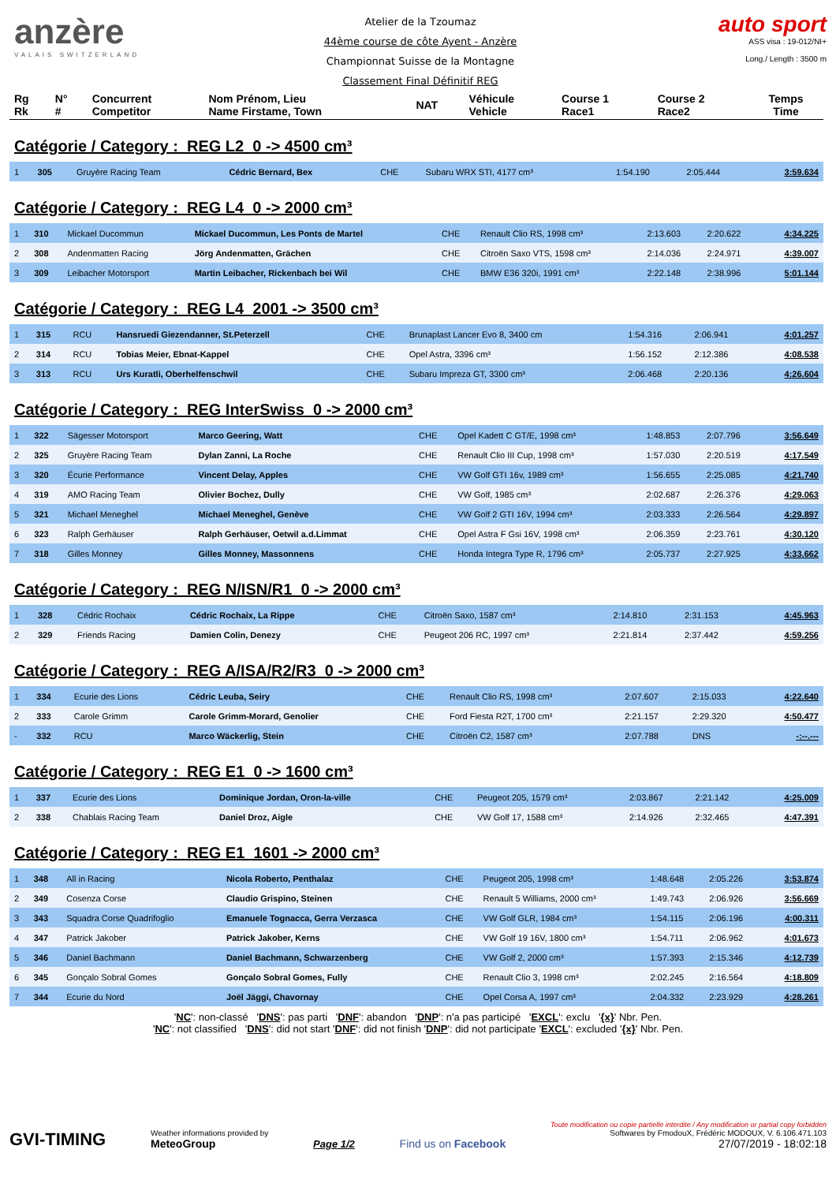anzère
VALAIS SWITZERLAND
Atelier de la Tzoumaz
44ème course de côte Ayent - Anzère
Championnat Suisse de la Montagne
Classement Final Définitif REG
auto sport
ASS visa : 19-012/NI+
Long./ Length : 3500 m
| Rg Rk | N° # | Concurrent Competitor | Nom Prénom, Lieu Name Firstame, Town | NAT | Véhicule Vehicle | Course 1 Race1 | Course 2 Race2 | Temps Time |
| --- | --- | --- | --- | --- | --- | --- | --- | --- |
Catégorie / Category : REG L2 0 -> 4500 cm³
| 1 | 305 | Gruyère Racing Team | Cédric Bernard, Bex | CHE | Subaru WRX STI, 4177 cm³ | 1:54.190 | 2:05.444 | 3:59.634 |
Catégorie / Category : REG L4 0 -> 2000 cm³
| 1 | 310 | Mickael Ducommun | Mickael Ducommun, Les Ponts de Martel | CHE | Renault Clio RS, 1998 cm³ | 2:13.603 | 2:20.622 | 4:34.225 |
| 2 | 308 | Andenmatten Racing | Jörg Andenmatten, Grächen | CHE | Citroën Saxo VTS, 1598 cm³ | 2:14.036 | 2:24.971 | 4:39.007 |
| 3 | 309 | Leibacher Motorsport | Martin Leibacher, Rickenbach bei Wil | CHE | BMW E36 320i, 1991 cm³ | 2:22.148 | 2:38.996 | 5:01.144 |
Catégorie / Category : REG L4 2001 -> 3500 cm³
| 1 | 315 | RCU | Hansruedi Giezendanner, St.Peterzell | CHE | Brunaplast Lancer Evo 8, 3400 cm | 1:54.316 | 2:06.941 | 4:01.257 |
| 2 | 314 | RCU | Tobias Meier, Ebnat-Kappel | CHE | Opel Astra, 3396 cm³ | 1:56.152 | 2:12.386 | 4:08.538 |
| 3 | 313 | RCU | Urs Kuratli, Oberhelfenschwil | CHE | Subaru Impreza GT, 3300 cm³ | 2:06.468 | 2:20.136 | 4:26.604 |
Catégorie / Category : REG InterSwiss 0 -> 2000 cm³
| 1 | 322 | Sägesser Motorsport | Marco Geering, Watt | CHE | Opel Kadett C GT/E, 1998 cm³ | 1:48.853 | 2:07.796 | 3:56.649 |
| 2 | 325 | Gruyère Racing Team | Dylan Zanni, La Roche | CHE | Renault Clio III Cup, 1998 cm³ | 1:57.030 | 2:20.519 | 4:17.549 |
| 3 | 320 | Écurie Performance | Vincent Delay, Apples | CHE | VW Golf GTI 16v, 1989 cm³ | 1:56.655 | 2:25.085 | 4:21.740 |
| 4 | 319 | AMO Racing Team | Olivier Bochez, Dully | CHE | VW Golf, 1985 cm³ | 2:02.687 | 2:26.376 | 4:29.063 |
| 5 | 321 | Michael Meneghel | Michael Meneghel, Genève | CHE | VW Golf 2 GTI 16V, 1994 cm³ | 2:03.333 | 2:26.564 | 4:29.897 |
| 6 | 323 | Ralph Gerhäuser | Ralph Gerhäuser, Oetwil a.d.Limmat | CHE | Opel Astra F Gsi 16V, 1998 cm³ | 2:06.359 | 2:23.761 | 4:30.120 |
| 7 | 318 | Gilles Monney | Gilles Monney, Massonnens | CHE | Honda Integra Type R, 1796 cm³ | 2:05.737 | 2:27.925 | 4:33.662 |
Catégorie / Category : REG N/ISN/R1 0 -> 2000 cm³
| 1 | 328 | Cédric Rochaix | Cédric Rochaix, La Rippe | CHE | Citroën Saxo, 1587 cm³ | 2:14.810 | 2:31.153 | 4:45.963 |
| 2 | 329 | Friends Racing | Damien Colin, Denezy | CHE | Peugeot 206 RC, 1997 cm³ | 2:21.814 | 2:37.442 | 4:59.256 |
Catégorie / Category : REG A/ISA/R2/R3 0 -> 2000 cm³
| 1 | 334 | Ecurie des Lions | Cédric Leuba, Seiry | CHE | Renault Clio RS, 1998 cm³ | 2:07.607 | 2:15.033 | 4:22.640 |
| 2 | 333 | Carole Grimm | Carole Grimm-Morard, Genolier | CHE | Ford Fiesta R2T, 1700 cm³ | 2:21.157 | 2:29.320 | 4:50.477 |
| - | 332 | RCU | Marco Wäckerlig, Stein | CHE | Citroën C2, 1587 cm³ | 2:07.788 | DNS | -:--.--- |
Catégorie / Category : REG E1 0 -> 1600 cm³
| 1 | 337 | Ecurie des Lions | Dominique Jordan, Oron-la-ville | CHE | Peugeot 205, 1579 cm³ | 2:03.867 | 2:21.142 | 4:25.009 |
| 2 | 338 | Chablais Racing Team | Daniel Droz, Aigle | CHE | VW Golf 17, 1588 cm³ | 2:14.926 | 2:32.465 | 4:47.391 |
Catégorie / Category : REG E1 1601 -> 2000 cm³
| 1 | 348 | All in Racing | Nicola Roberto, Penthalaz | CHE | Peugeot 205, 1998 cm³ | 1:48.648 | 2:05.226 | 3:53.874 |
| 2 | 349 | Cosenza Corse | Claudio Grispino, Steinen | CHE | Renault 5 Williams, 2000 cm³ | 1:49.743 | 2:06.926 | 3:56.669 |
| 3 | 343 | Squadra Corse Quadrifoglio | Emanuele Tognacca, Gerra Verzasca | CHE | VW Golf GLR, 1984 cm³ | 1:54.115 | 2:06.196 | 4:00.311 |
| 4 | 347 | Patrick Jakober | Patrick Jakober, Kerns | CHE | VW Golf 19 16V, 1800 cm³ | 1:54.711 | 2:06.962 | 4:01.673 |
| 5 | 346 | Daniel Bachmann | Daniel Bachmann, Schwarzenberg | CHE | VW Golf 2, 2000 cm³ | 1:57.393 | 2:15.346 | 4:12.739 |
| 6 | 345 | Gonçalo Sobral Gomes | Gonçalo Sobral Gomes, Fully | CHE | Renault Clio 3, 1998 cm³ | 2:02.245 | 2:16.564 | 4:18.809 |
| 7 | 344 | Ecurie du Nord | Joël Jäggi, Chavornay | CHE | Opel Corsa A, 1997 cm³ | 2:04.332 | 2:23.929 | 4:28.261 |
'NC': non-classé 'DNS': pas parti 'DNF': abandon 'DNP': n'a pas participé 'EXCL': exclu '{x}' Nbr. Pen.
'NC': not classified 'DNS': did not start 'DNF': did not finish 'DNP': did not participate 'EXCL': excluded '{x}' Nbr. Pen.
GVI-TIMING
Weather informations provided by
MeteoGroup
Page 1/2
Find us on Facebook
Toute modification ou copie partielle interdite / Any modification or partial copy forbidden
Softwares by FmodouX, Frédéric MODOUX, V. 6.106.471.103
27/07/2019 - 18:02:18